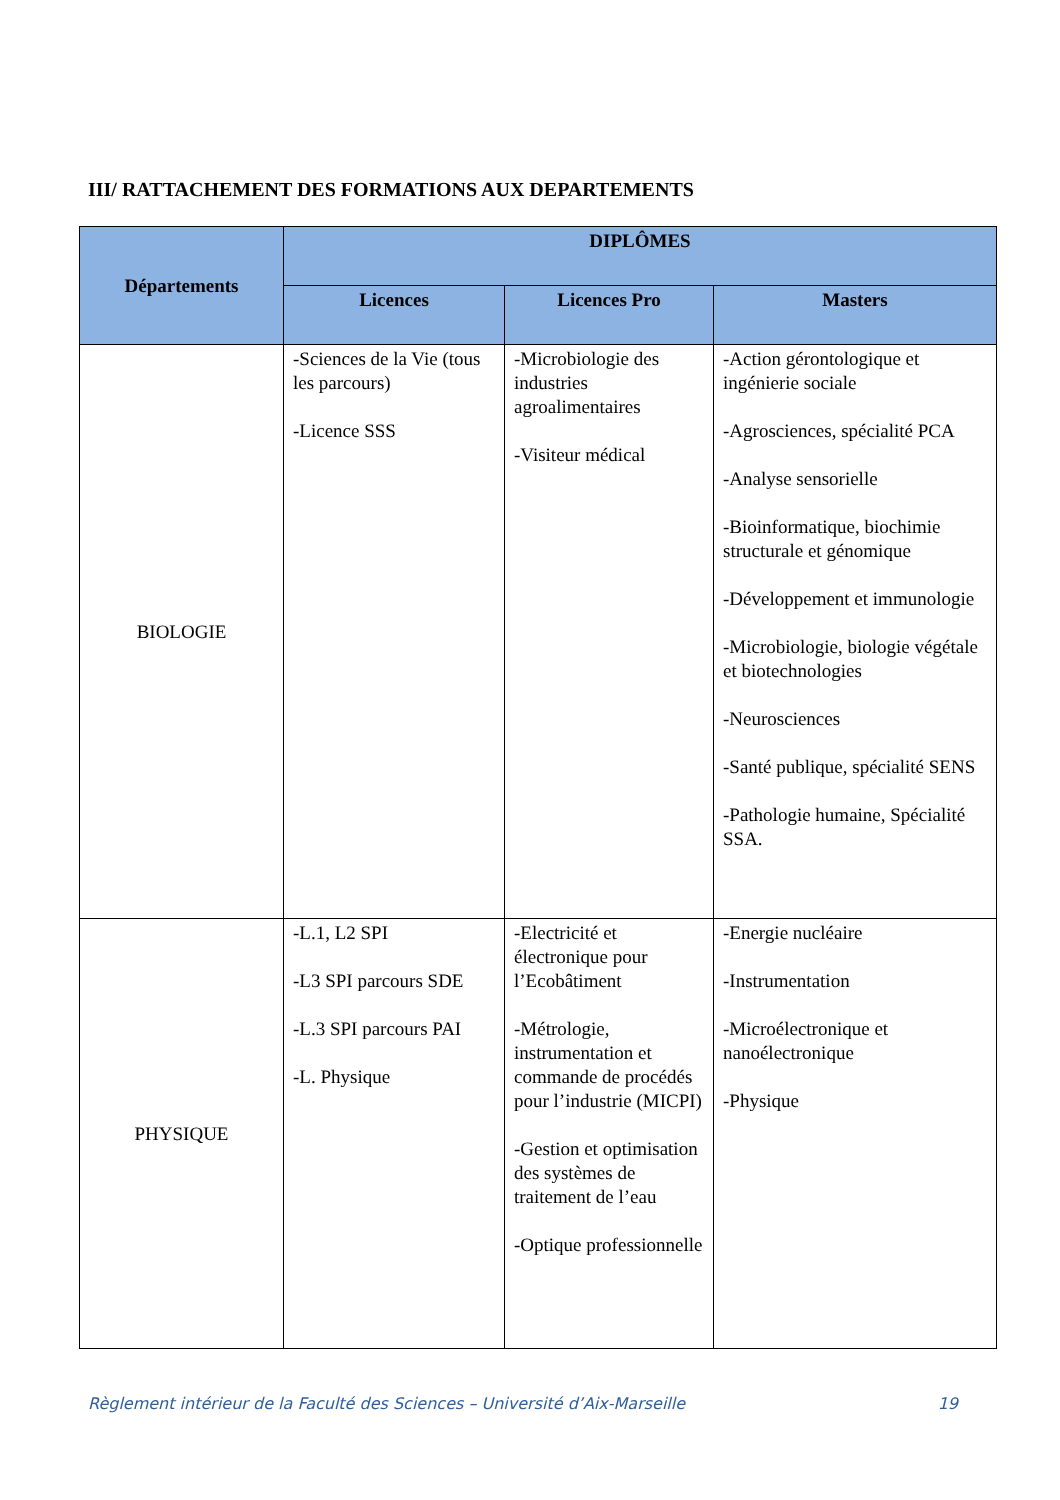III/ RATTACHEMENT DES FORMATIONS AUX DEPARTEMENTS
| Départements | DIPLÔMES | | |
| --- | --- | --- | --- |
| | Licences | Licences Pro | Masters |
| BIOLOGIE | -Sciences de la Vie (tous les parcours) -Licence SSS | -Microbiologie des industries agroalimentaires -Visiteur médical | -Action gérontologique et ingénierie sociale -Agrosciences, spécialité PCA -Analyse sensorielle -Bioinformatique, biochimie structurale et génomique -Développement et immunologie -Microbiologie, biologie végétale et biotechnologies -Neurosciences -Santé publique, spécialité SENS -Pathologie humaine, Spécialité SSA. |
| PHYSIQUE | -L.1, L2 SPI -L3 SPI parcours SDE -L.3 SPI parcours PAI -L. Physique | -Electricité et électronique pour l’Ecobâtiment -Métrologie, instrumentation et commande de procédés pour l’industrie (MICPI) -Gestion et optimisation des systèmes de traitement de l’eau -Optique professionnelle | -Energie nucléaire -Instrumentation -Microélectronique et nanoélectronique -Physique |
Règlement intérieur de la Faculté des Sciences – Université d’Aix-Marseille 19